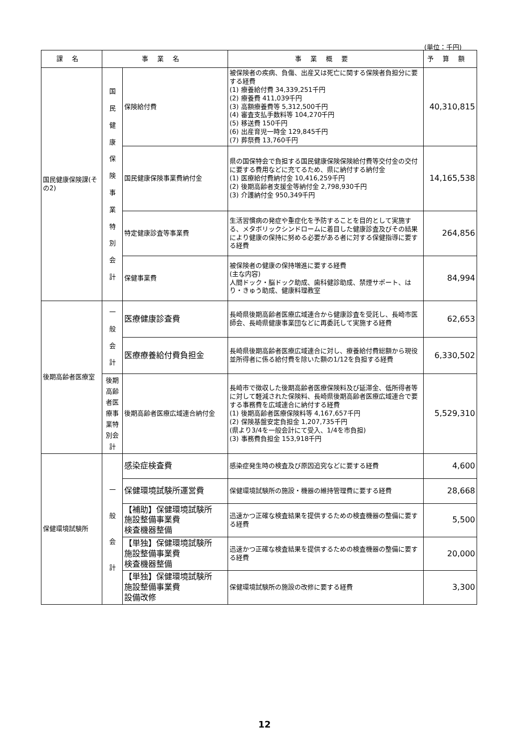(単位：千円)
| 課名 | 事業名 | | 事業概要 | 予算額 |
| --- | --- | --- | --- | --- |
| 国民健康保険課(その2) | 国 民 健 康 保 険 事 業 特 別 会 計 | 保険給付費 | 被保険者の疾病、負傷、出産又は死亡に関する保険者負担分に要する経費 (1) 療養給付費 34,339,251千円 (2) 療養費 411,039千円 (3) 高額療養費等 5,312,500千円 (4) 審査支払手数料等 104,270千円 (5) 移送費 150千円 (6) 出産育児一時金 129,845千円 (7) 葬祭費 13,760千円 | 40,310,815 |
| | | 国民健康保険事業費納付金 | 県の国保特会で負担する国民健康保険保険給付費等交付金の交付に要する費用などに充てるため、県に納付する納付金 (1) 医療給付費納付金 10,416,259千円 (2) 後期高齢者支援金等納付金 2,798,930千円 (3) 介護納付金 950,349千円 | 14,165,538 |
| | | 特定健康診査等事業費 | 生活習慣病の発症や重症化を予防することを目的として実施する、メタボリックシンドロームに着目した健康診査及びその結果により健康の保持に努める必要がある者に対する保健指導に要する経費 | 264,856 |
| | | 保健事業費 | 被保険者の健康の保持増進に要する経費 (主な内容) 人間ドック・脳ドック助成、歯科健診助成、禁煙サポート、はり・きゅう助成、健康料理教室 | 84,994 |
| 後期高齢者医療室 | 一 般 会 計 | 医療健康診査費 | 長崎県後期高齢者医療広域連合から健康診査を受託し、長崎市医師会、長崎県健康事業団などに再委託して実施する経費 | 62,653 |
| | | 医療療養給付費負担金 | 長崎県後期高齢者医療広域連合に対し、療養給付費総額から現役並所得者に係る給付費を除いた額の1/12を負担する経費 | 6,330,502 |
| | 後期高齢者医療事業特別会計 | 後期高齢者医療広域連合納付金 | 長崎市で徴収した後期高齢者医療保険料及び延滞金、低所得者等に対して軽減された保険料、長崎県後期高齢者医療広域連合で要する事務費を広域連合に納付する経費 (1) 後期高齢者医療保険料等 4,167,657千円 (2) 保険基盤安定負担金 1,207,735千円 (県より3/4を一般会計にて受入、1/4を市負担) (3) 事務費負担金 153,918千円 | 5,529,310 |
| 保健環境試験所 | 一 般 会 計 | 感染症検査費 | 感染症発生時の検査及び原因追究などに要する経費 | 4,600 |
| | | 保健環境試験所運営費 | 保健環境試験所の施設・機器の維持管理費に要する経費 | 28,668 |
| | | 【補助】保健環境試験所 施設整備事業費 検査機器整備 | 迅速かつ正確な検査結果を提供するための検査機器の整備に要する経費 | 5,500 |
| | | 【単独】保健環境試験所 施設整備事業費 検査機器整備 | 迅速かつ正確な検査結果を提供するための検査機器の整備に要する経費 | 20,000 |
| | | 【単独】保健環境試験所 施設整備事業費 設備改修 | 保健環境試験所の施設の改修に要する経費 | 3,300 |
12